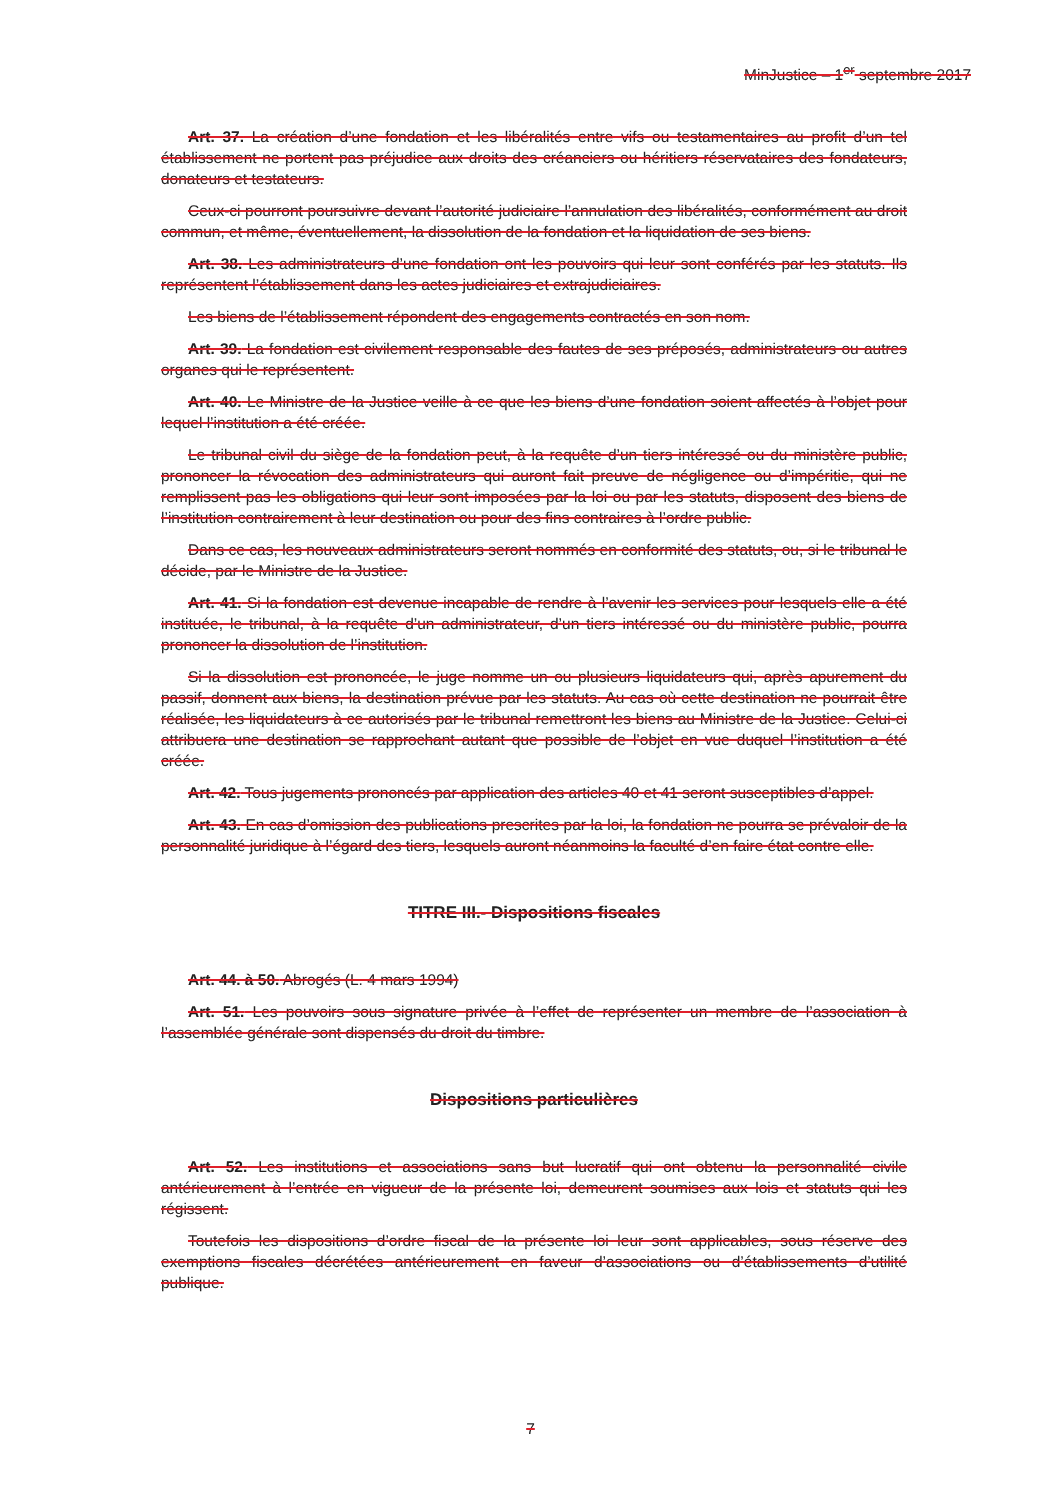MinJustice – 1<sup>er</sup> septembre 2017
Art. 37. La création d’une fondation et les libéralités entre vifs ou testamentaires au profit d’un tel établissement ne portent pas préjudice aux droits des créanciers ou héritiers réservataires des fondateurs, donateurs et testateurs.
Ceux-ci pourront poursuivre devant l’autorité judiciaire l’annulation des libéralités, conformément au droit commun, et même, éventuellement, la dissolution de la fondation et la liquidation de ses biens.
Art. 38. Les administrateurs d’une fondation ont les pouvoirs qui leur sont conférés par les statuts. Ils représentent l’établissement dans les actes judiciaires et extrajudiciaires.
Les biens de l’établissement répondent des engagements contractés en son nom.
Art. 39. La fondation est civilement responsable des fautes de ses préposés, administrateurs ou autres organes qui le représentent.
Art. 40. Le Ministre de la Justice veille à ce que les biens d’une fondation soient affectés à l’objet pour lequel l’institution a été créée.
Le tribunal civil du siège de la fondation peut, à la requête d’un tiers intéressé ou du ministère public, prononcer la révocation des administrateurs qui auront fait preuve de négligence ou d’impéritie, qui ne remplissent pas les obligations qui leur sont imposées par la loi ou par les statuts, disposent des biens de l’institution contrairement à leur destination ou pour des fins contraires à l’ordre public.
Dans ce cas, les nouveaux administrateurs seront nommés en conformité des statuts, ou, si le tribunal le décide, par le Ministre de la Justice.
Art. 41. Si la fondation est devenue incapable de rendre à l’avenir les services pour lesquels elle a été instituée, le tribunal, à la requête d’un administrateur, d’un tiers intéressé ou du ministère public, pourra prononcer la dissolution de l’institution.
Si la dissolution est prononcée, le juge nomme un ou plusieurs liquidateurs qui, après apurement du passif, donnent aux biens, la destination prévue par les statuts. Au cas où cette destination ne pourrait être réalisée, les liquidateurs à ce autorisés par le tribunal remettront les biens au Ministre de la Justice. Celui-ci attribuera une destination se rapprochant autant que possible de l’objet en vue duquel l’institution a été créée.
Art. 42. Tous jugements prononcés par application des articles 40 et 41 seront susceptibles d’appel.
Art. 43. En cas d’omission des publications prescrites par la loi, la fondation ne pourra se prévaloir de la personnalité juridique à l’égard des tiers, lesquels auront néanmoins la faculté d’en faire état contre elle.
TITRE III.- Dispositions fiscales
Art. 44. à 50. Abrogés (L. 4 mars 1994)
Art. 51. Les pouvoirs sous signature privée à l’effet de représenter un membre de l’association à l’assemblée générale sont dispensés du droit du timbre.
Dispositions particulières
Art. 52. Les institutions et associations sans but lucratif qui ont obtenu la personnalité civile antérieurement à l’entrée en vigueur de la présente loi, demeurent soumises aux lois et statuts qui les régissent.
Toutefois les dispositions d’ordre fiscal de la présente loi leur sont applicables, sous réserve des exemptions fiscales décrétées antérieurement en faveur d’associations ou d’établissements d’utilité publique.
7